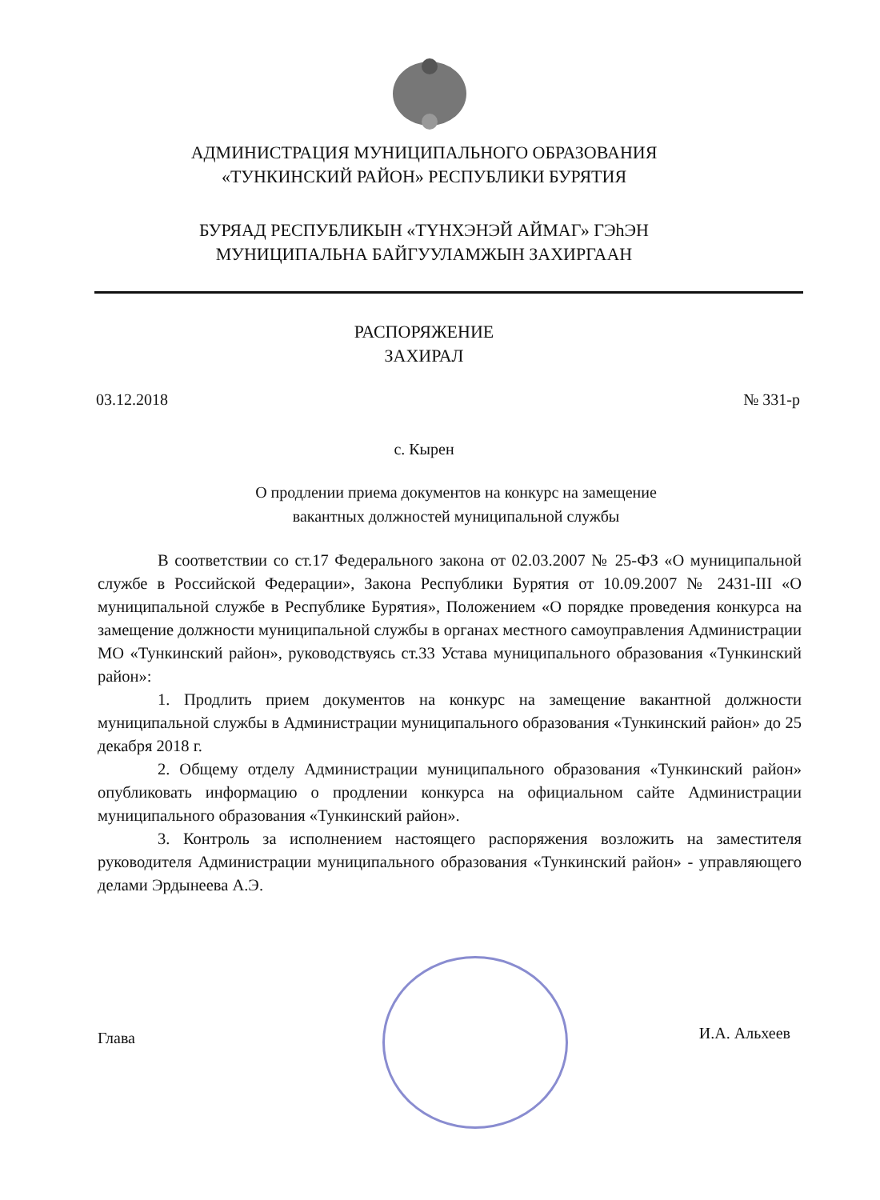АДМИНИСТРАЦИЯ МУНИЦИПАЛЬНОГО ОБРАЗОВАНИЯ
«ТУНКИНСКИЙ РАЙОН» РЕСПУБЛИКИ БУРЯТИЯ
БУРЯАД РЕСПУБЛИКЫН «ТYНХЭНЭЙ АЙМАГ» ГЭhЭН
МУНИЦИПАЛЬНА БАЙГУУЛАМЖЫН ЗАХИРГААН
РАСПОРЯЖЕНИЕ
ЗАХИРАЛ
03.12.2018 № 331-р
с. Кырен
О продлении приема документов на конкурс на замещение
вакантных должностей муниципальной службы
В соответствии со ст.17 Федерального закона от 02.03.2007 № 25-ФЗ «О муниципальной службе в Российской Федерации», Закона Республики Бурятия от 10.09.2007 № 2431-III «О муниципальной службе в Республике Бурятия», Положением «О порядке проведения конкурса на замещение должности муниципальной службы в органах местного самоуправления Администрации МО «Тункинский район», руководствуясь ст.33 Устава муниципального образования «Тункинский район»:
1. Продлить прием документов на конкурс на замещение вакантной должности муниципальной службы в Администрации муниципального образования «Тункинский район» до 25 декабря 2018 г.
2. Общему отделу Администрации муниципального образования «Тункинский район» опубликовать информацию о продлении конкурса на официальном сайте Администрации муниципального образования «Тункинский район».
3. Контроль за исполнением настоящего распоряжения возложить на заместителя руководителя Администрации муниципального образования «Тункинский район» - управляющего делами Эрдынеева А.Э.
Глава И.А. Альхеев